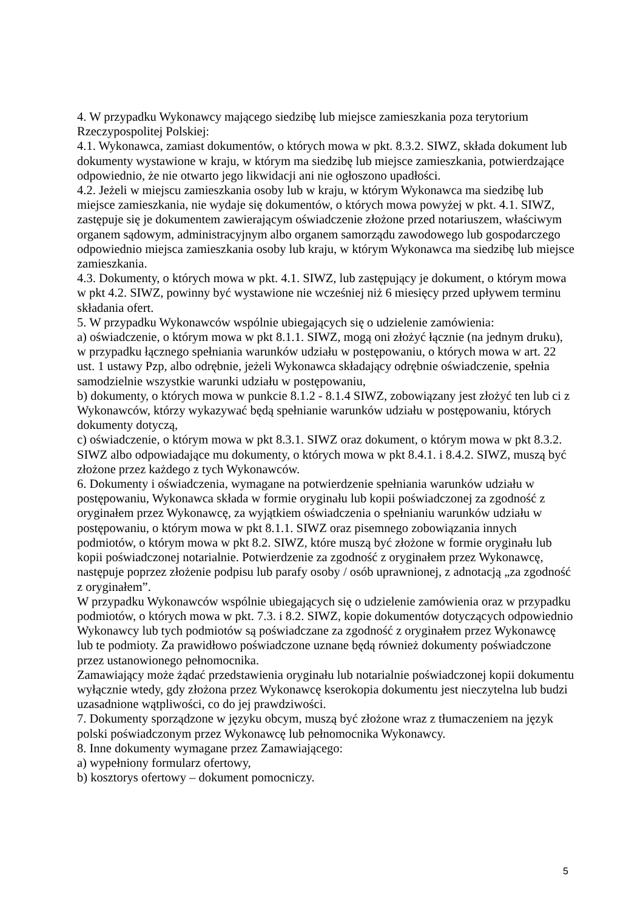4. W przypadku Wykonawcy mającego siedzibę lub miejsce zamieszkania poza terytorium Rzeczypospolitej Polskiej:
4.1. Wykonawca, zamiast dokumentów, o których mowa w pkt. 8.3.2. SIWZ, składa dokument lub dokumenty wystawione w kraju, w którym ma siedzibę lub miejsce zamieszkania, potwierdzające odpowiednio, że nie otwarto jego likwidacji ani nie ogłoszono upadłości.
4.2. Jeżeli w miejscu zamieszkania osoby lub w kraju, w którym Wykonawca ma siedzibę lub miejsce zamieszkania, nie wydaje się dokumentów, o których mowa powyżej w pkt. 4.1. SIWZ, zastępuje się je dokumentem zawierającym oświadczenie złożone przed notariuszem, właściwym organem sądowym, administracyjnym albo organem samorządu zawodowego lub gospodarczego odpowiednio miejsca zamieszkania osoby lub kraju, w którym Wykonawca ma siedzibę lub miejsce zamieszkania.
4.3. Dokumenty, o których mowa w pkt. 4.1. SIWZ, lub zastępujący je dokument, o którym mowa w pkt 4.2. SIWZ, powinny być wystawione nie wcześniej niż 6 miesięcy przed upływem terminu składania ofert.
5. W przypadku Wykonawców wspólnie ubiegających się o udzielenie zamówienia:
a) oświadczenie, o którym mowa w pkt 8.1.1. SIWZ, mogą oni złożyć łącznie (na jednym druku), w przypadku łącznego spełniania warunków udziału w postępowaniu, o których mowa w art. 22 ust. 1 ustawy Pzp, albo odrębnie, jeżeli Wykonawca składający odrębnie oświadczenie, spełnia samodzielnie wszystkie warunki udziału w postępowaniu,
b) dokumenty, o których mowa w punkcie 8.1.2 - 8.1.4 SIWZ, zobowiązany jest złożyć ten lub ci z Wykonawców, którzy wykazywać będą spełnianie warunków udziału w postępowaniu, których dokumenty dotyczą,
c) oświadczenie, o którym mowa w pkt 8.3.1. SIWZ oraz dokument, o którym mowa w pkt 8.3.2. SIWZ albo odpowiadające mu dokumenty, o których mowa w pkt 8.4.1. i 8.4.2. SIWZ, muszą być złożone przez każdego z tych Wykonawców.
6. Dokumenty i oświadczenia, wymagane na potwierdzenie spełniania warunków udziału w postępowaniu, Wykonawca składa w formie oryginału lub kopii poświadczonej za zgodność z oryginałem przez Wykonawcę, za wyjątkiem oświadczenia o spełnianiu warunków udziału w postępowaniu, o którym mowa w pkt 8.1.1. SIWZ oraz pisemnego zobowiązania innych podmiotów, o którym mowa w pkt 8.2. SIWZ, które muszą być złożone w formie oryginału lub kopii poświadczonej notarialnie. Potwierdzenie za zgodność z oryginałem przez Wykonawcę, następuje poprzez złożenie podpisu lub parafy osoby / osób uprawnionej, z adnotacją „za zgodność z oryginałem”.
W przypadku Wykonawców wspólnie ubiegających się o udzielenie zamówienia oraz w przypadku podmiotów, o których mowa w pkt. 7.3. i 8.2. SIWZ, kopie dokumentów dotyczących odpowiednio Wykonawcy lub tych podmiotów są poświadczane za zgodność z oryginałem przez Wykonawcę lub te podmioty. Za prawidłowo poświadczone uznane będą również dokumenty poświadczone przez ustanowionego pełnomocnika.
Zamawiający może żądać przedstawienia oryginału lub notarialnie poświadczonej kopii dokumentu wyłącznie wtedy, gdy złożona przez Wykonawcę kserokopia dokumentu jest nieczytelna lub budzi uzasadnione wątpliwości, co do jej prawdziwości.
7. Dokumenty sporządzone w języku obcym, muszą być złożone wraz z tłumaczeniem na język polski poświadczonym przez Wykonawcę lub pełnomocnika Wykonawcy.
8. Inne dokumenty wymagane przez Zamawiającego:
a) wypełniony formularz ofertowy,
b) kosztorys ofertowy – dokument pomocniczy.
5